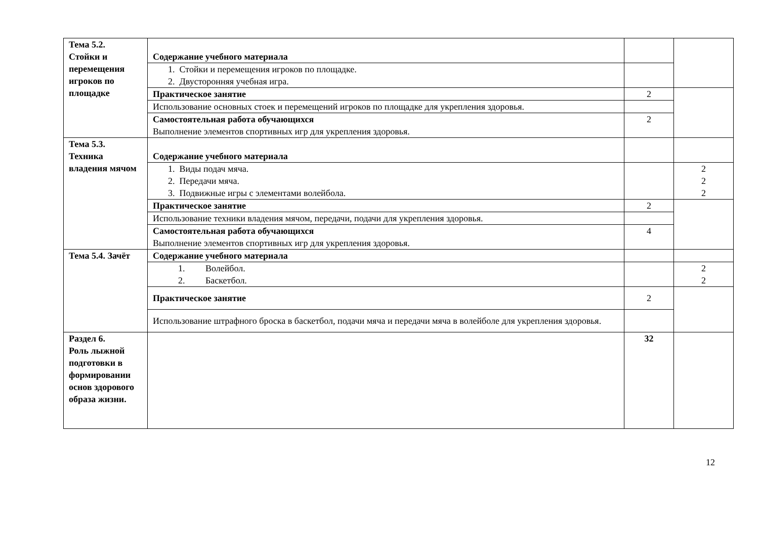| Тема 5.2. Стойки и перемещения игроков по площадке | Содержание учебного материала | | |
| | 1. Стойки и перемещения игроков по площадке. 2. Двусторонняя учебная игра. | | |
| | Практическое занятие | 2 | |
| | Использование основных стоек и перемещений игроков по площадке для укрепления здоровья. | | |
| | Самостоятельная работа обучающихся Выполнение элементов спортивных игр для укрепления здоровья. | 2 | |
| Тема 5.3. Техника владения мячом | Содержание учебного материала | | |
| | 1. Виды подач мяча. 2. Передачи мяча. 3. Подвижные игры с элементами волейбола. | | 2 2 2 |
| | Практическое занятие | 2 | |
| | Использование техники владения мячом, передачи, подачи для укрепления здоровья. | | |
| | Самостоятельная работа обучающихся Выполнение элементов спортивных игр для укрепления здоровья. | 4 | |
| Тема 5.4. Зачёт | Содержание учебного материала | | |
| | 1. Волейбол. 2. Баскетбол. | | 2 2 |
| | Практическое занятие | 2 | |
| | Использование штрафного броска в баскетбол, подачи мяча и передачи мяча в волейболе для укрепления здоровья. | | |
| Раздел 6. Роль лыжной подготовки в формировании основ здорового образа жизни. | | 32 | |
12